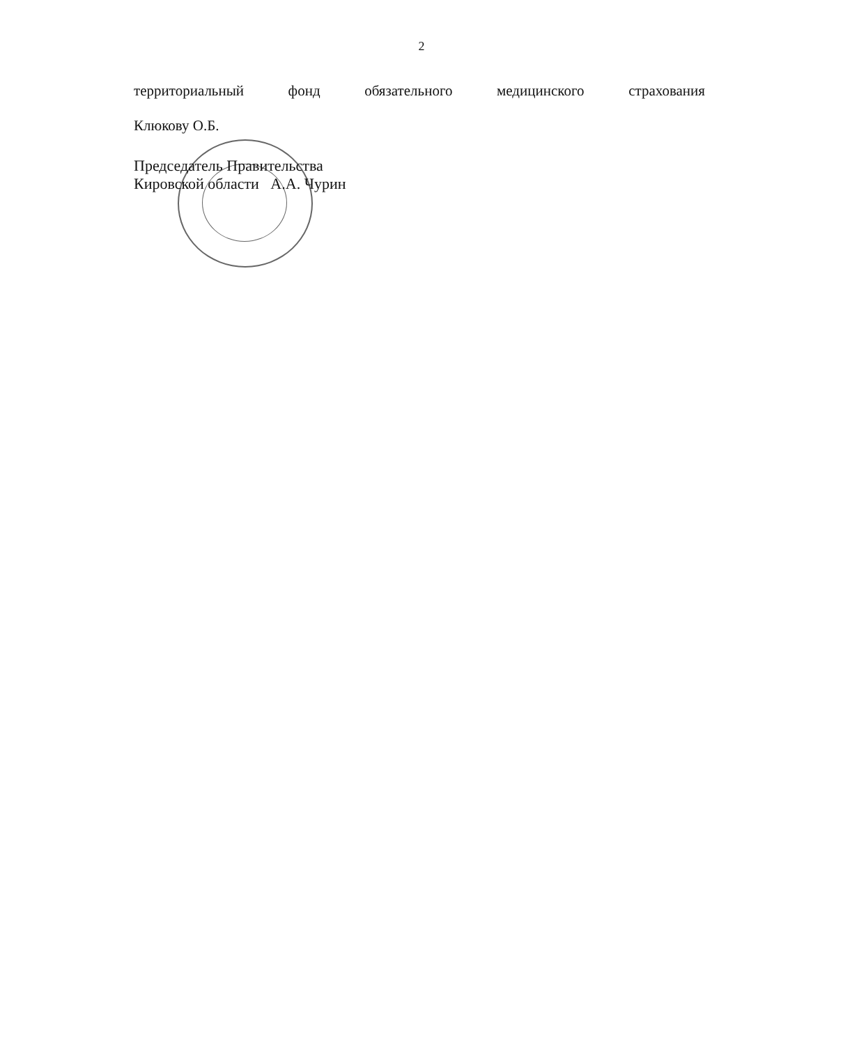2
территориальный фонд обязательного медицинского страхования
Клюкову О.Б.
Председатель Правительства
Кировской области А.А. Чурин